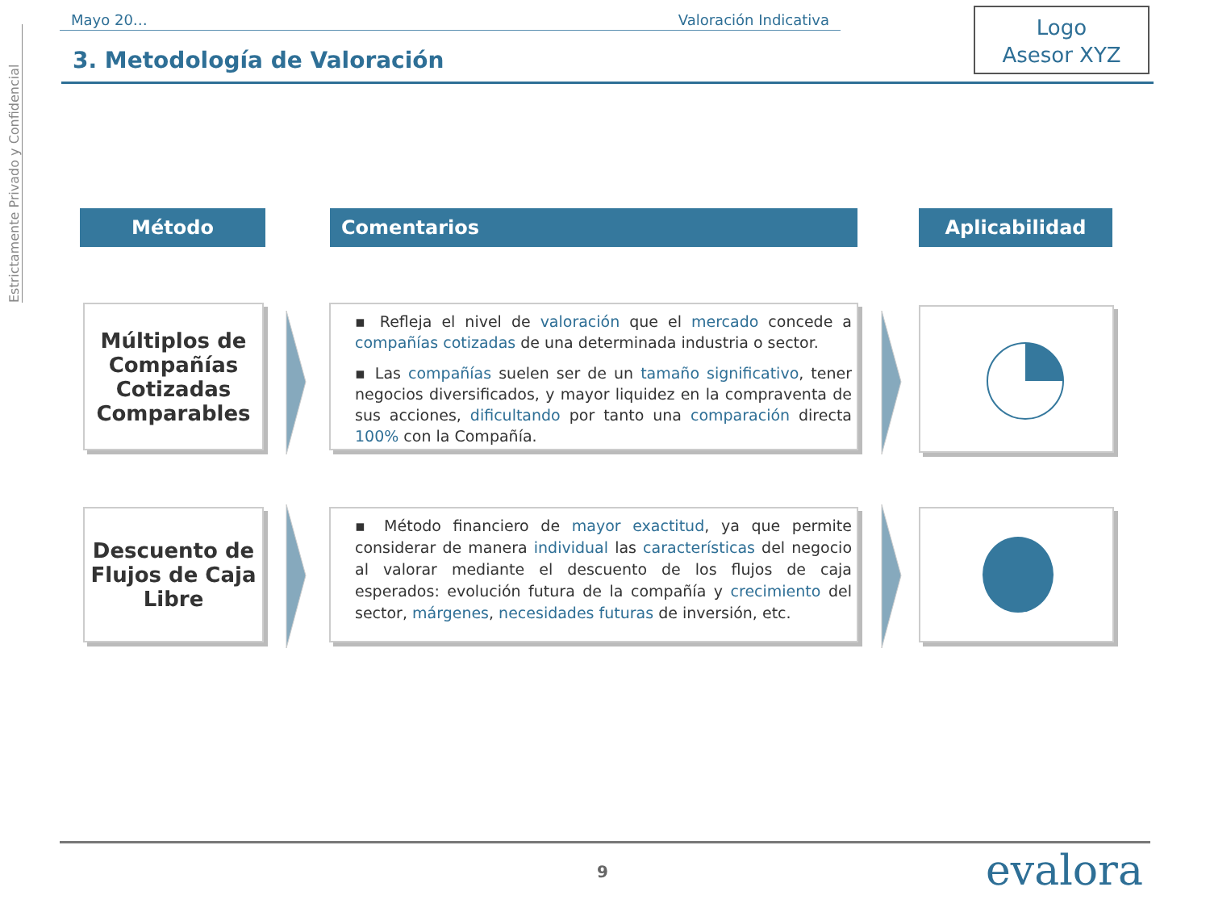Estrictamente Privado y Confidencial
Mayo 20… Valoración Indicativa
3. Metodología de Valoración
Logo
Asesor XYZ
Método Comentarios Aplicabilidad
Múltiplos de Compañías Cotizadas Comparables
▪ Refleja el nivel de valoración que el mercado concede a compañías cotizadas de una determinada industria o sector.
▪ Las compañías suelen ser de un tamaño significativo, tener negocios diversificados, y mayor liquidez en la compraventa de sus acciones, dificultando por tanto una comparación directa 100% con la Compañía.
Descuento de Flujos de Caja Libre
▪ Método financiero de mayor exactitud, ya que permite considerar de manera individual las características del negocio al valorar mediante el descuento de los flujos de caja esperados: evolución futura de la compañía y crecimiento del sector, márgenes, necesidades futuras de inversión, etc.
9 evalora